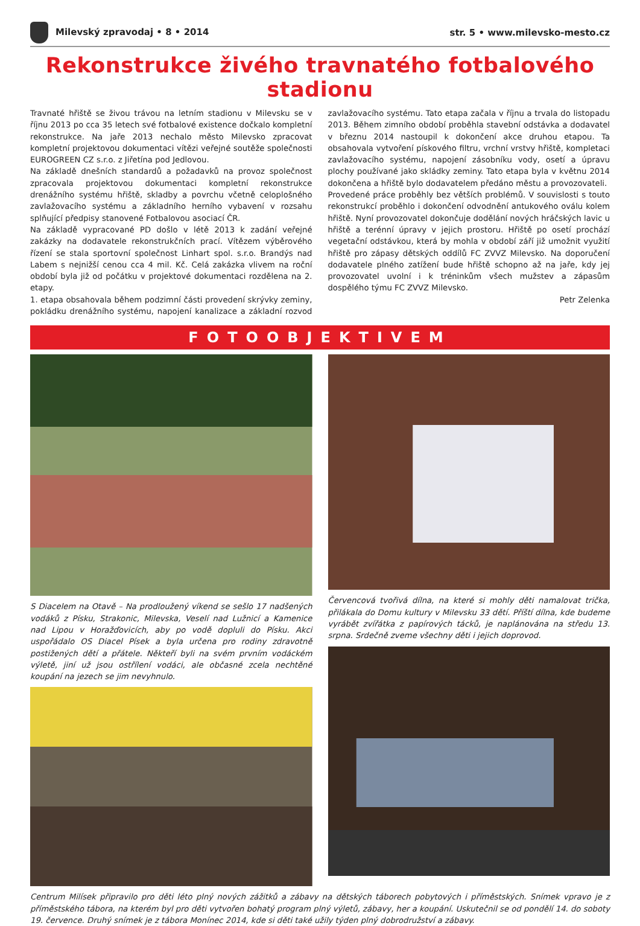Milevský zpravodaj • 8 • 2014 str. 5 • www.milevsko-mesto.cz
Rekonstrukce živého travnatého fotbalového stadionu
Travnaté hřiště se živou trávou na letním stadionu v Milevsku se v říjnu 2013 po cca 35 letech své fotbalové existence dočkalo kompletní rekonstrukce. Na jaře 2013 nechalo město Milevsko zpracovat kompletní projektovou dokumentaci vítězi veřejné soutěže společnosti EUROGREEN CZ s.r.o. z Jiřetína pod Jedlovou.
Na základě dnešních standardů a požadavků na provoz společnost zpracovala projektovou dokumentaci kompletní rekonstrukce drenážního systému hřiště, skladby a povrchu včetně celoplošného zavlažovacího systému a základního herního vybavení v rozsahu splňující předpisy stanovené Fotbalovou asociací ČR.
Na základě vypracované PD došlo v létě 2013 k zadání veřejné zakázky na dodavatele rekonstrukčních prací. Vítězem výběrového řízení se stala sportovní společnost Linhart spol. s.r.o. Brandýs nad Labem s nejnižší cenou cca 4 mil. Kč. Celá zakázka vlivem na roční období byla již od počátku v projektové dokumentaci rozdělena na 2. etapy.
1. etapa obsahovala během podzimní části provedení skrývky zeminy, pokládku drenážního systému, napojení kanalizace a základní rozvod zavlažovacího systému. Tato etapa začala v říjnu a trvala do listopadu 2013. Během zimního období proběhla stavební odstávka a dodavatel v březnu 2014 nastoupil k dokončení akce druhou etapou. Ta obsahovala vytvoření pískového filtru, vrchní vrstvy hřiště, kompletaci zavlažovacího systému, napojení zásobníku vody, osetí a úpravu plochy používané jako skládky zeminy. Tato etapa byla v květnu 2014 dokončena a hřiště bylo dodavatelem předáno městu a provozovateli.
Provedené práce proběhly bez větších problémů. V souvislosti s touto rekonstrukcí proběhlo i dokončení odvodnění antukového oválu kolem hřiště. Nyní provozovatel dokončuje dodělání nových hráčských lavic u hřiště a terénní úpravy v jejich prostoru. Hřiště po osetí prochází vegetační odstávkou, která by mohla v období září již umožnit využití hřiště pro zápasy dětských oddílů FC ZVVZ Milevsko. Na doporučení dodavatele plného zatížení bude hřiště schopno až na jaře, kdy jej provozovatel uvolní i k tréninkům všech mužstev a zápasům dospělého týmu FC ZVVZ Milevsko.
Petr Zelenka
FOTOOBJEKTIVEM
S Diacelem na Otavě – Na prodloužený víkend se sešlo 17 nadšených vodáků z Písku, Strakonic, Milevska, Veselí nad Lužnicí a Kamenice nad Lipou v Horažďovicích, aby po vodě dopluli do Písku. Akci uspořádalo OS Diacel Písek a byla určena pro rodiny zdravotně postižených dětí a přátele. Někteří byli na svém prvním vodáckém výletě, jiní už jsou ostřílení vodáci, ale občasné zcela nechtěné koupání na jezech se jim nevyhnulo.
Červencová tvořivá dílna, na které si mohly děti namalovat trička, přilákala do Domu kultury v Milevsku 33 dětí. Příští dílna, kde budeme vyrábět zvířátka z papírových tácků, je naplánována na středu 13. srpna. Srdečně zveme všechny děti i jejich doprovod.
Centrum Milísek připravilo pro děti léto plný nových zážitků a zábavy na dětských táborech pobytových i příměstských. Snímek vpravo je z příměstského tábora, na kterém byl pro děti vytvořen bohatý program plný výletů, zábavy, her a koupání. Uskutečnil se od pondělí 14. do soboty 19. července. Druhý snímek je z tábora Monínec 2014, kde si děti také užily týden plný dobrodružství a zábavy.